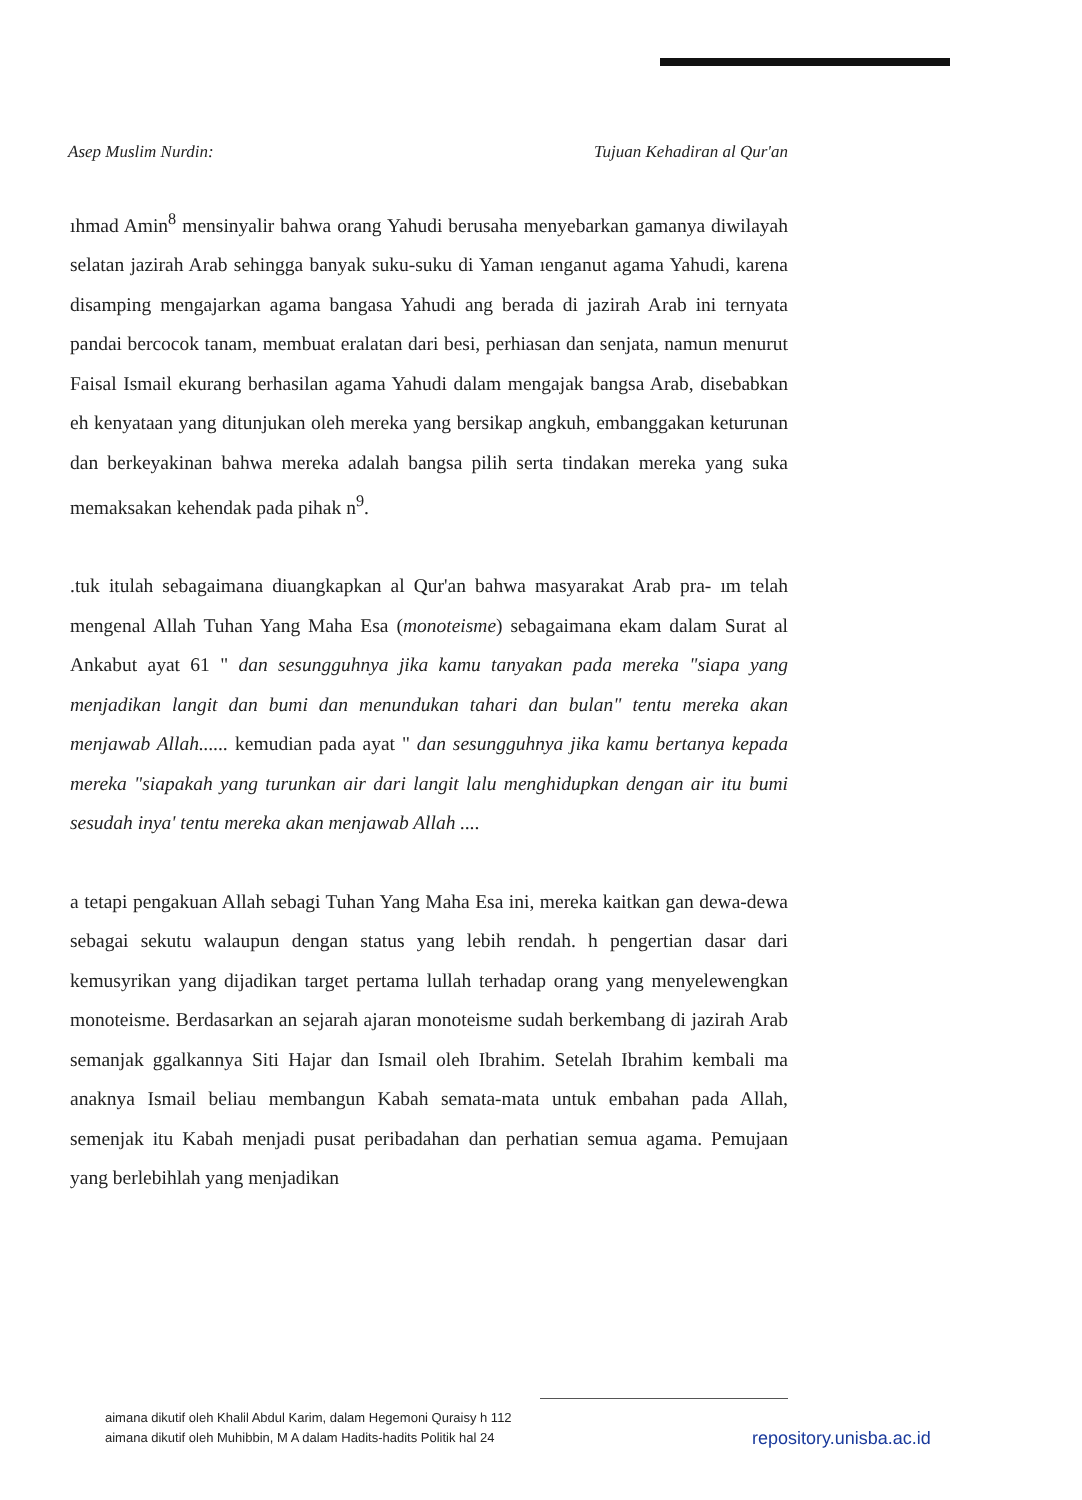Asep Muslim Nurdin: Tujuan Kehadiran al Qur'an
ıhmad Amin<sup>8</sup> mensinyalir bahwa orang Yahudi berusaha menyebarkan gamanya diwilayah selatan jazirah Arab sehingga banyak suku-suku di Yaman ıenganut agama Yahudi, karena disamping mengajarkan agama bangasa Yahudi ang berada di jazirah Arab ini ternyata pandai bercocok tanam, membuat eralatan dari besi, perhiasan dan senjata, namun menurut Faisal Ismail ekurang berhasilan agama Yahudi dalam mengajak bangsa Arab, disebabkan eh kenyataan yang ditunjukan oleh mereka yang bersikap angkuh, embanggakan keturunan dan berkeyakinan bahwa mereka adalah bangsa pilih serta tindakan mereka yang suka memaksakan kehendak pada pihak n<sup>9</sup>.
.tuk itulah sebagaimana diuangkapkan al Qur'an bahwa masyarakat Arab pra- ım telah mengenal Allah Tuhan Yang Maha Esa (monoteisme) sebagaimana ekam dalam Surat al Ankabut ayat 61 " dan sesungguhnya jika kamu tanyakan pada mereka "siapa yang menjadikan langit dan bumi dan menundukan tahari dan bulan" tentu mereka akan menjawab Allah...... kemudian pada ayat " dan sesungguhnya jika kamu bertanya kepada mereka "siapakah yang turunkan air dari langit lalu menghidupkan dengan air itu bumi sesudah inya' tentu mereka akan menjawab Allah ....
a tetapi pengakuan Allah sebagi Tuhan Yang Maha Esa ini, mereka kaitkan gan dewa-dewa sebagai sekutu walaupun dengan status yang lebih rendah. h pengertian dasar dari kemusyrikan yang dijadikan target pertama lullah terhadap orang yang menyelewengkan monoteisme. Berdasarkan an sejarah ajaran monoteisme sudah berkembang di jazirah Arab semanjak ggalkannya Siti Hajar dan Ismail oleh Ibrahim. Setelah Ibrahim kembali ma anaknya Ismail beliau membangun Kabah semata-mata untuk embahan pada Allah, semenjak itu Kabah menjadi pusat peribadahan dan perhatian semua agama. Pemujaan yang berlebihlah yang menjadikan
aimana dikutif oleh Khalil Abdul Karim, dalam Hegemoni Quraisy h 112
aimana dikutif oleh Muhibbin, M A dalam Hadits-hadits Politik hal 24
repository.unisba.ac.id